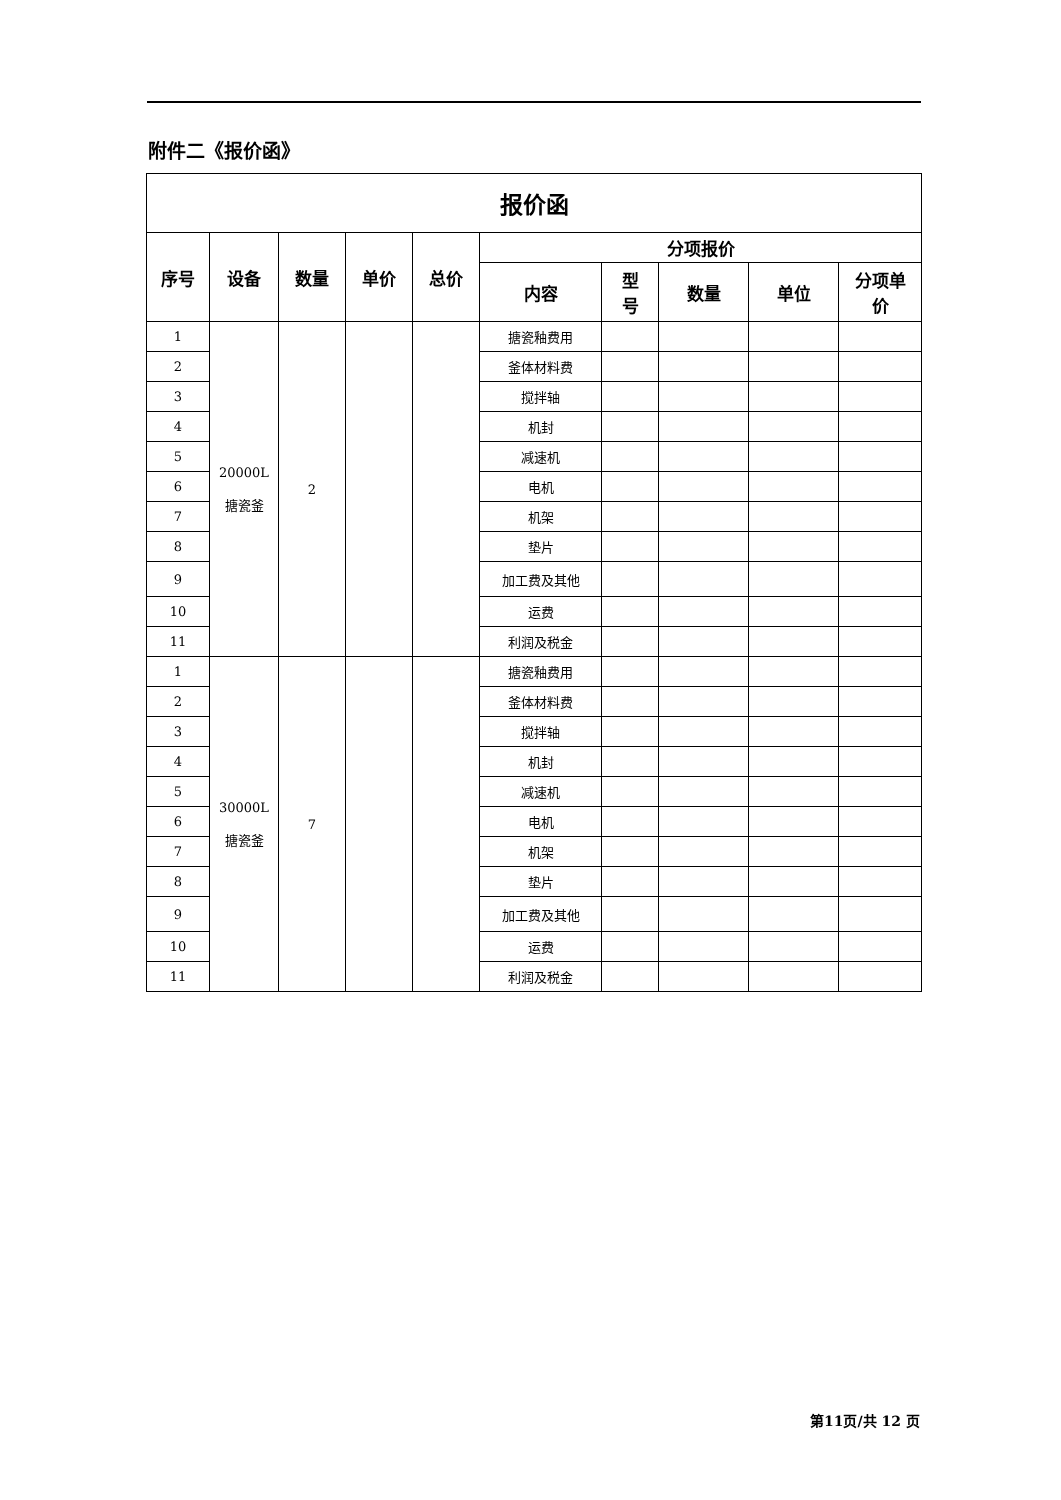附件二《报价函》
| 报价函 | | | | | | | | | |
| --- | --- | --- | --- | --- | --- | --- | --- | --- | --- |
| 序号 | 设备 | 数量 | 单价 | 总价 | 分项报价 | | | | |
| | | | | | 内容 | 型 号 | 数量 | 单位 | 分项单 价 |
| 1 | 20000L 搪瓷釜 | 2 | | | 搪瓷釉费用 | | | | |
| 2 | | | | | 釜体材料费 | | | | |
| 3 | | | | | 搅拌轴 | | | | |
| 4 | | | | | 机封 | | | | |
| 5 | | | | | 减速机 | | | | |
| 6 | | | | | 电机 | | | | |
| 7 | | | | | 机架 | | | | |
| 8 | | | | | 垫片 | | | | |
| 9 | | | | | 加工费及其他 | | | | |
| 10 | | | | | 运费 | | | | |
| 11 | | | | | 利润及税金 | | | | |
| 1 | 30000L 搪瓷釜 | 7 | | | 搪瓷釉费用 | | | | |
| 2 | | | | | 釜体材料费 | | | | |
| 3 | | | | | 搅拌轴 | | | | |
| 4 | | | | | 机封 | | | | |
| 5 | | | | | 减速机 | | | | |
| 6 | | | | | 电机 | | | | |
| 7 | | | | | 机架 | | | | |
| 8 | | | | | 垫片 | | | | |
| 9 | | | | | 加工费及其他 | | | | |
| 10 | | | | | 运费 | | | | |
| 11 | | | | | 利润及税金 | | | | |
第11页/共 12 页